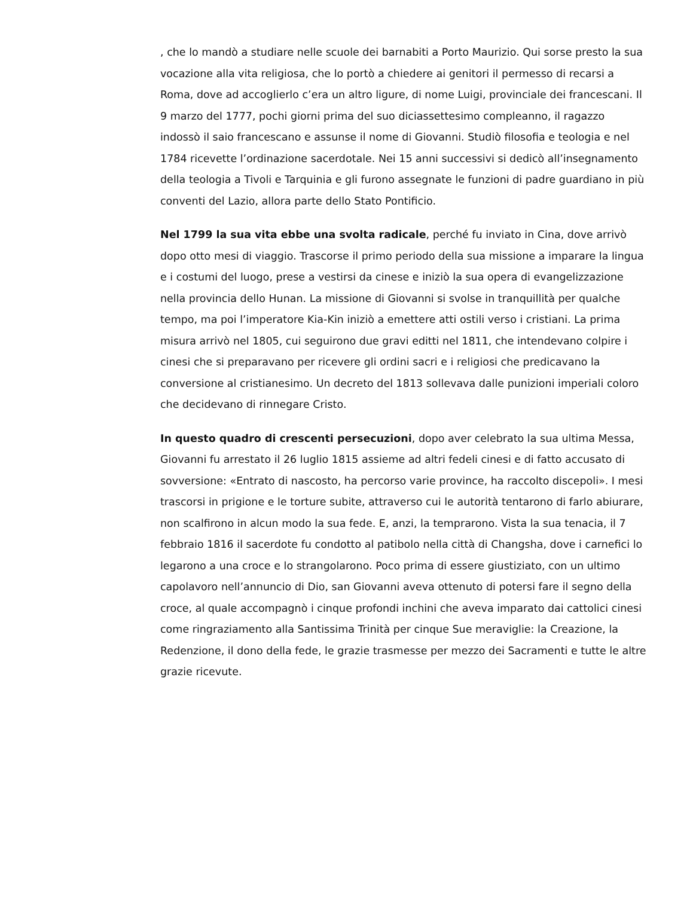, che lo mandò a studiare nelle scuole dei barnabiti a Porto Maurizio. Qui sorse presto la sua vocazione alla vita religiosa, che lo portò a chiedere ai genitori il permesso di recarsi a Roma, dove ad accoglierlo c’era un altro ligure, di nome Luigi, provinciale dei francescani. Il 9 marzo del 1777, pochi giorni prima del suo diciassettesimo compleanno, il ragazzo indossò il saio francescano e assunse il nome di Giovanni. Studiò filosofia e teologia e nel 1784 ricevette l’ordinazione sacerdotale. Nei 15 anni successivi si dedicò all’insegnamento della teologia a Tivoli e Tarquinia e gli furono assegnate le funzioni di padre guardiano in più conventi del Lazio, allora parte dello Stato Pontificio.
Nel 1799 la sua vita ebbe una svolta radicale, perché fu inviato in Cina, dove arrivò dopo otto mesi di viaggio. Trascorse il primo periodo della sua missione a imparare la lingua e i costumi del luogo, prese a vestirsi da cinese e iniziò la sua opera di evangelizzazione nella provincia dello Hunan. La missione di Giovanni si svolse in tranquillità per qualche tempo, ma poi l’imperatore Kia-Kin iniziò a emettere atti ostili verso i cristiani. La prima misura arrivò nel 1805, cui seguirono due gravi editti nel 1811, che intendevano colpire i cinesi che si preparavano per ricevere gli ordini sacri e i religiosi che predicavano la conversione al cristianesimo. Un decreto del 1813 sollevava dalle punizioni imperiali coloro che decidevano di rinnegare Cristo.
In questo quadro di crescenti persecuzioni, dopo aver celebrato la sua ultima Messa, Giovanni fu arrestato il 26 luglio 1815 assieme ad altri fedeli cinesi e di fatto accusato di sovversione: «Entrato di nascosto, ha percorso varie province, ha raccolto discepoli». I mesi trascorsi in prigione e le torture subite, attraverso cui le autorità tentarono di farlo abiurare, non scalfirono in alcun modo la sua fede. E, anzi, la temprarono. Vista la sua tenacia, il 7 febbraio 1816 il sacerdote fu condotto al patibolo nella città di Changsha, dove i carnefici lo legarono a una croce e lo strangolarono. Poco prima di essere giustiziato, con un ultimo capolavoro nell’annuncio di Dio, san Giovanni aveva ottenuto di potersi fare il segno della croce, al quale accompagnò i cinque profondi inchini che aveva imparato dai cattolici cinesi come ringraziamento alla Santissima Trinità per cinque Sue meraviglie: la Creazione, la Redenzione, il dono della fede, le grazie trasmesse per mezzo dei Sacramenti e tutte le altre grazie ricevute.